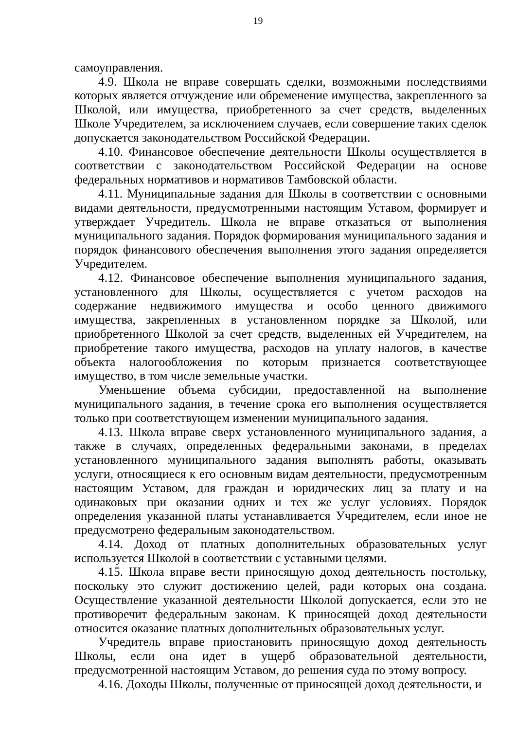19
самоуправления.
4.9. Школа не вправе совершать сделки, возможными последствиями которых является отчуждение или обременение имущества, закрепленного за Школой, или имущества, приобретенного за счет средств, выделенных Школе Учредителем, за исключением случаев, если совершение таких сделок допускается законодательством Российской Федерации.
4.10. Финансовое обеспечение деятельности Школы осуществляется в соответствии с законодательством Российской Федерации на основе федеральных нормативов и нормативов Тамбовской области.
4.11. Муниципальные задания для Школы в соответствии с основными видами деятельности, предусмотренными настоящим Уставом, формирует и утверждает Учредитель. Школа не вправе отказаться от выполнения муниципального задания. Порядок формирования муниципального задания и порядок финансового обеспечения выполнения этого задания определяется Учредителем.
4.12. Финансовое обеспечение выполнения муниципального задания, установленного для Школы, осуществляется с учетом расходов на содержание недвижимого имущества и особо ценного движимого имущества, закрепленных в установленном порядке за Школой, или приобретенного Школой за счет средств, выделенных ей Учредителем, на приобретение такого имущества, расходов на уплату налогов, в качестве объекта налогообложения по которым признается соответствующее имущество, в том числе земельные участки.
Уменьшение объема субсидии, предоставленной на выполнение муниципального задания, в течение срока его выполнения осуществляется только при соответствующем изменении муниципального задания.
4.13. Школа вправе сверх установленного муниципального задания, а также в случаях, определенных федеральными законами, в пределах установленного муниципального задания выполнять работы, оказывать услуги, относящиеся к его основным видам деятельности, предусмотренным настоящим Уставом, для граждан и юридических лиц за плату и на одинаковых при оказании одних и тех же услуг условиях. Порядок определения указанной платы устанавливается Учредителем, если иное не предусмотрено федеральным законодательством.
4.14. Доход от платных дополнительных образовательных услуг используется Школой в соответствии с уставными целями.
4.15. Школа вправе вести приносящую доход деятельность постольку, поскольку это служит достижению целей, ради которых она создана. Осуществление указанной деятельности Школой допускается, если это не противоречит федеральным законам. К приносящей доход деятельности относится оказание платных дополнительных образовательных услуг.
Учредитель вправе приостановить приносящую доход деятельность Школы, если она идет в ущерб образовательной деятельности, предусмотренной настоящим Уставом, до решения суда по этому вопросу.
4.16. Доходы Школы, полученные от приносящей доход деятельности, и